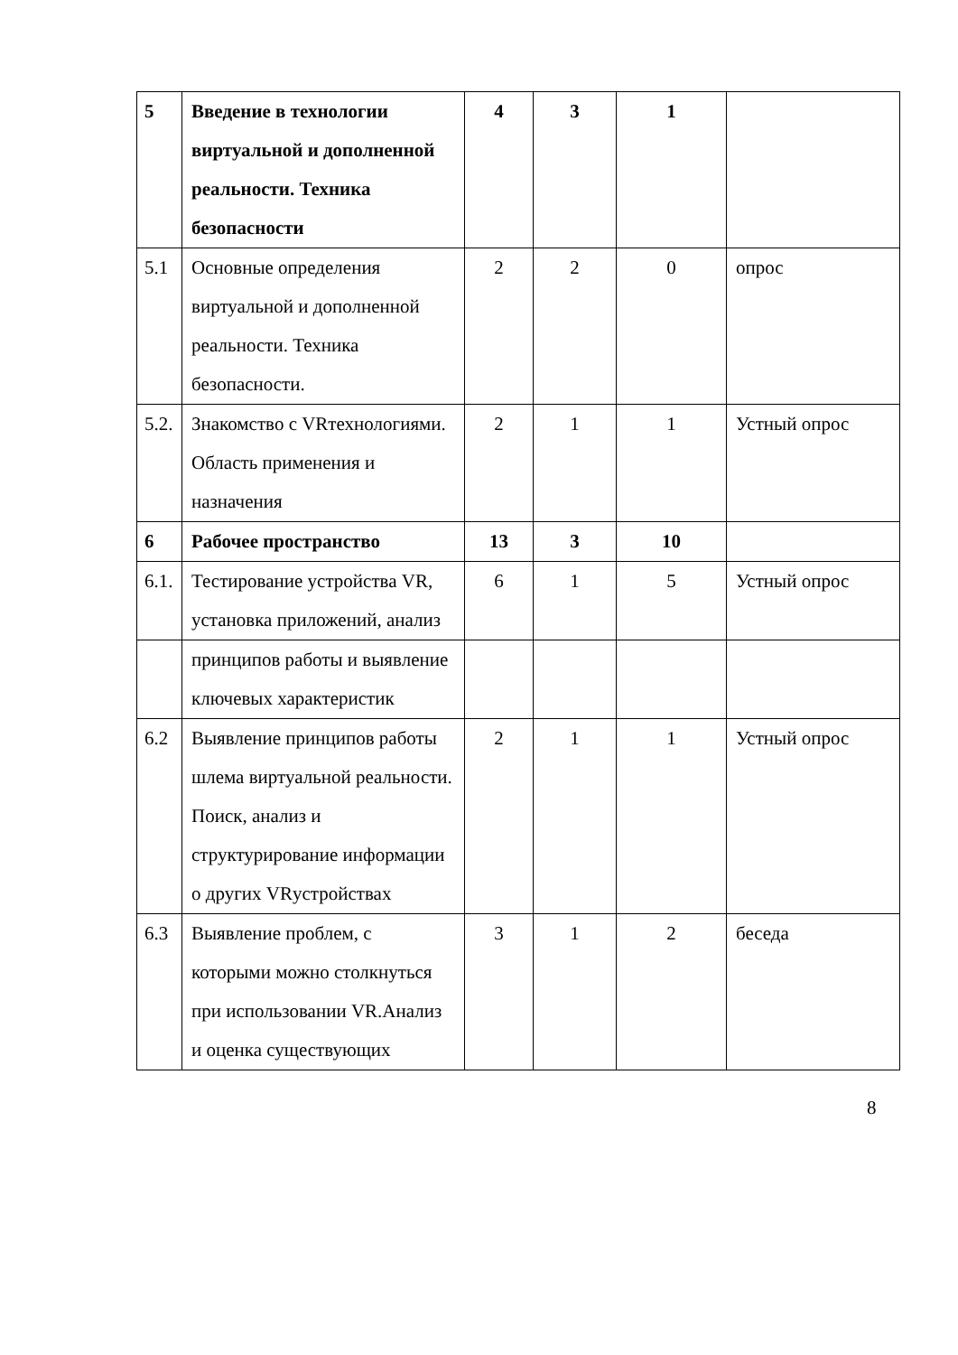| 5 | Введение в технологии виртуальной и дополненной реальности. Техника безопасности | 4 | 3 | 1 | |
| 5.1 | Основные определения виртуальной и дополненной реальности. Техника безопасности. | 2 | 2 | 0 | опрос |
| 5.2. | Знакомство с VRтехнологиями. Область применения и назначения | 2 | 1 | 1 | Устный опрос |
| 6 | Рабочее пространство | 13 | 3 | 10 | |
| 6.1. | Тестирование устройства VR, установка приложений, анализ | 6 | 1 | 5 | Устный опрос |
| | принципов работы и выявление ключевых характеристик | | | | |
| 6.2 | Выявление принципов работы шлема виртуальной реальности. Поиск, анализ и структурирование информации о других VRустройствах | 2 | 1 | 1 | Устный опрос |
| 6.3 | Выявление проблем, с которыми можно столкнуться при использовании VR.Анализ и оценка существующих | 3 | 1 | 2 | беседа |
8